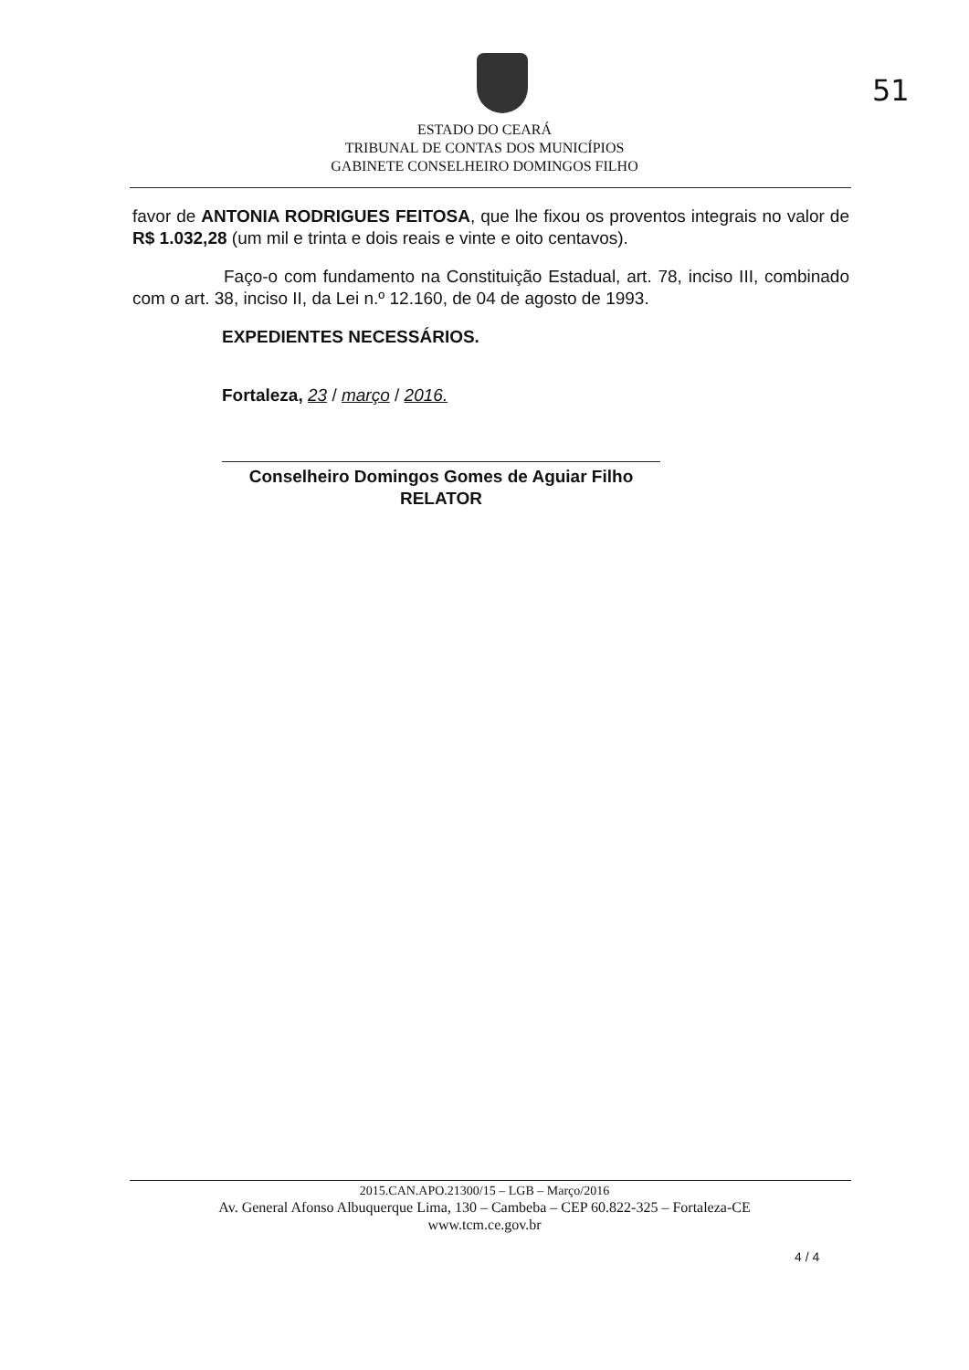51
ESTADO DO CEARÁ
TRIBUNAL DE CONTAS DOS MUNICÍPIOS
GABINETE CONSELHEIRO DOMINGOS FILHO
favor de ANTONIA RODRIGUES FEITOSA, que lhe fixou os proventos integrais no valor de R$ 1.032,28 (um mil e trinta e dois reais e vinte e oito centavos).
Faço-o com fundamento na Constituição Estadual, art. 78, inciso III, combinado com o art. 38, inciso II, da Lei n.º 12.160, de 04 de agosto de 1993.
EXPEDIENTES NECESSÁRIOS.
Fortaleza, 23 / março / 2016.
Conselheiro Domingos Gomes de Aguiar Filho
RELATOR
2015.CAN.APO.21300/15 – LGB – Março/2016
Av. General Afonso Albuquerque Lima, 130 – Cambeba – CEP 60.822-325 – Fortaleza-CE
www.tcm.ce.gov.br
4 / 4